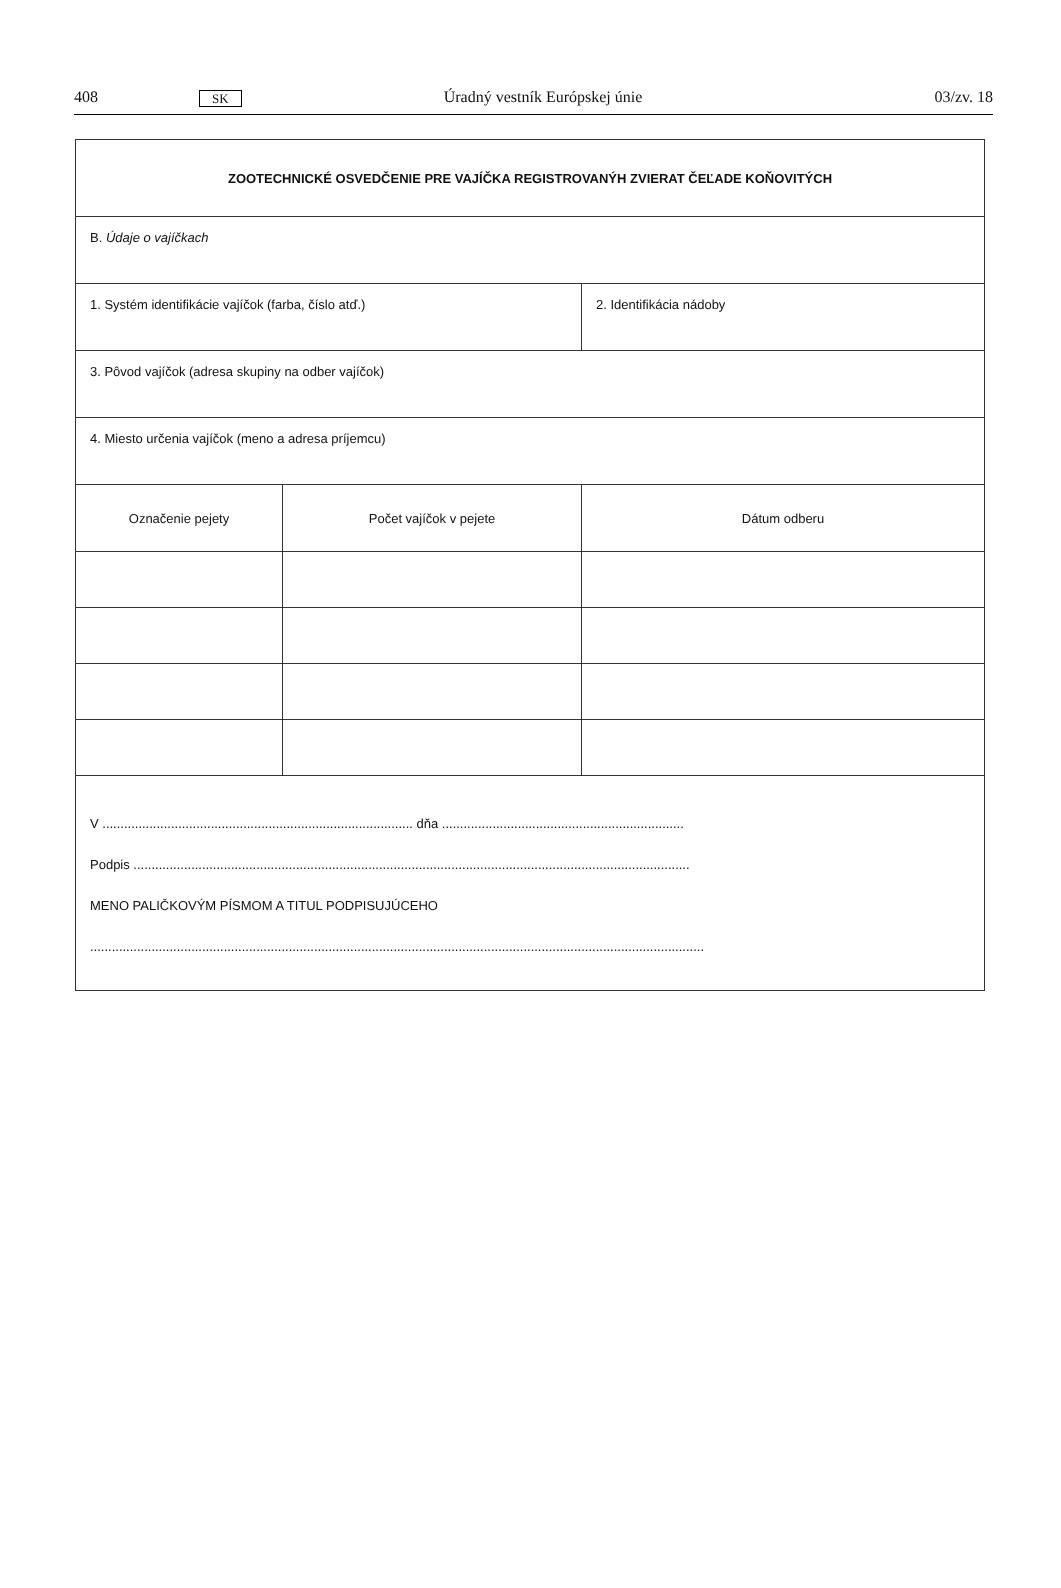408 SK Úradný vestník Európskej únie 03/zv. 18
| ZOOTECHNICKÉ OSVEDČENIE PRE VAJÍČKA REGISTROVANÝH ZVIERAT ČEĽADE KOŇOVITÝCH | | |
| B. Údaje o vajíčkach | | |
| 1. Systém identifikácie vajíčok (farba, číslo atď.) | | 2. Identifikácia nádoby |
| 3. Pôvod vajíčok (adresa skupiny na odber vajíčok) | | |
| 4. Miesto určenia vajíčok (meno a adresa príjemcu) | | |
| Označenie pejety | Počet vajíčok v pejete | Dátum odberu |
| V ...................................................................................... dňa ................................................................... Podpis .......................................................................................................................................................... MENO PALIČKOVÝM PÍSMOM A TITUL PODPISUJÚCEHO .......................................................................................................................................................................... | | |